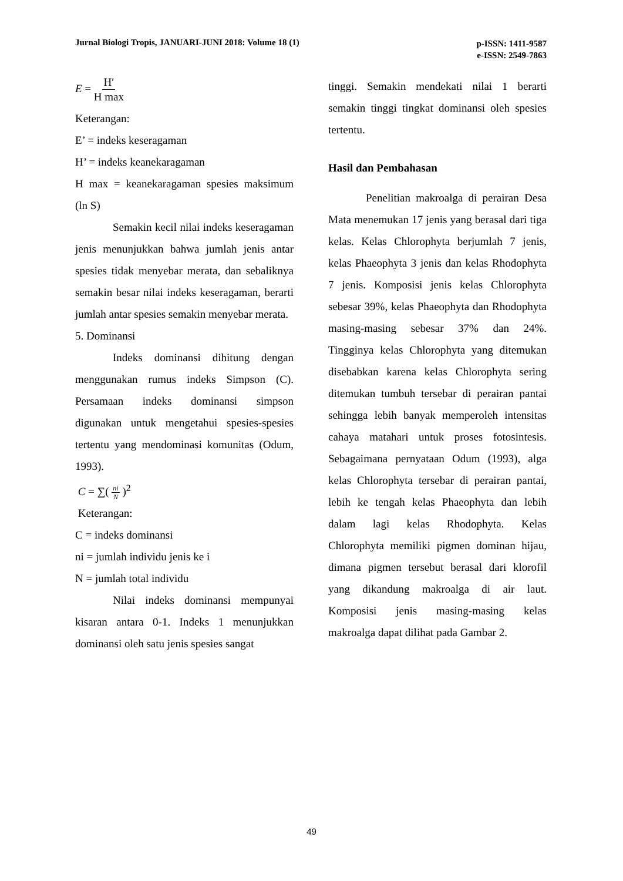Jurnal Biologi Tropis, JANUARI-JUNI 2018: Volume 18 (1)
p-ISSN: 1411-9587
e-ISSN: 2549-7863
E = H′ H max
Keterangan:
E’ = indeks keseragaman
H’ = indeks keanekaragaman
H max = keanekaragaman spesies maksimum (ln S)
Semakin kecil nilai indeks keseragaman jenis menunjukkan bahwa jumlah jenis antar spesies tidak menyebar merata, dan sebaliknya semakin besar nilai indeks keseragaman, berarti jumlah antar spesies semakin menyebar merata.
5. Dominansi
Indeks dominansi dihitung dengan menggunakan rumus indeks Simpson (C). Persamaan indeks dominansi simpson digunakan untuk mengetahui spesies-spesies tertentu yang mendominasi komunitas (Odum, 1993).
C = ∑( ni N )<sup>2</sup>
Keterangan:
C = indeks dominansi
ni = jumlah individu jenis ke i
N = jumlah total individu
Nilai indeks dominansi mempunyai kisaran antara 0-1. Indeks 1 menunjukkan dominansi oleh satu jenis spesies sangat
tinggi. Semakin mendekati nilai 1 berarti semakin tinggi tingkat dominansi oleh spesies tertentu.
Hasil dan Pembahasan
Penelitian makroalga di perairan Desa Mata menemukan 17 jenis yang berasal dari tiga kelas. Kelas Chlorophyta berjumlah 7 jenis, kelas Phaeophyta 3 jenis dan kelas Rhodophyta 7 jenis. Komposisi jenis kelas Chlorophyta sebesar 39%, kelas Phaeophyta dan Rhodophyta masing-masing sebesar 37% dan 24%. Tingginya kelas Chlorophyta yang ditemukan disebabkan karena kelas Chlorophyta sering ditemukan tumbuh tersebar di perairan pantai sehingga lebih banyak memperoleh intensitas cahaya matahari untuk proses fotosintesis. Sebagaimana pernyataan Odum (1993), alga kelas Chlorophyta tersebar di perairan pantai, lebih ke tengah kelas Phaeophyta dan lebih dalam lagi kelas Rhodophyta. Kelas Chlorophyta memiliki pigmen dominan hijau, dimana pigmen tersebut berasal dari klorofil yang dikandung makroalga di air laut. Komposisi jenis masing-masing kelas makroalga dapat dilihat pada Gambar 2.
49